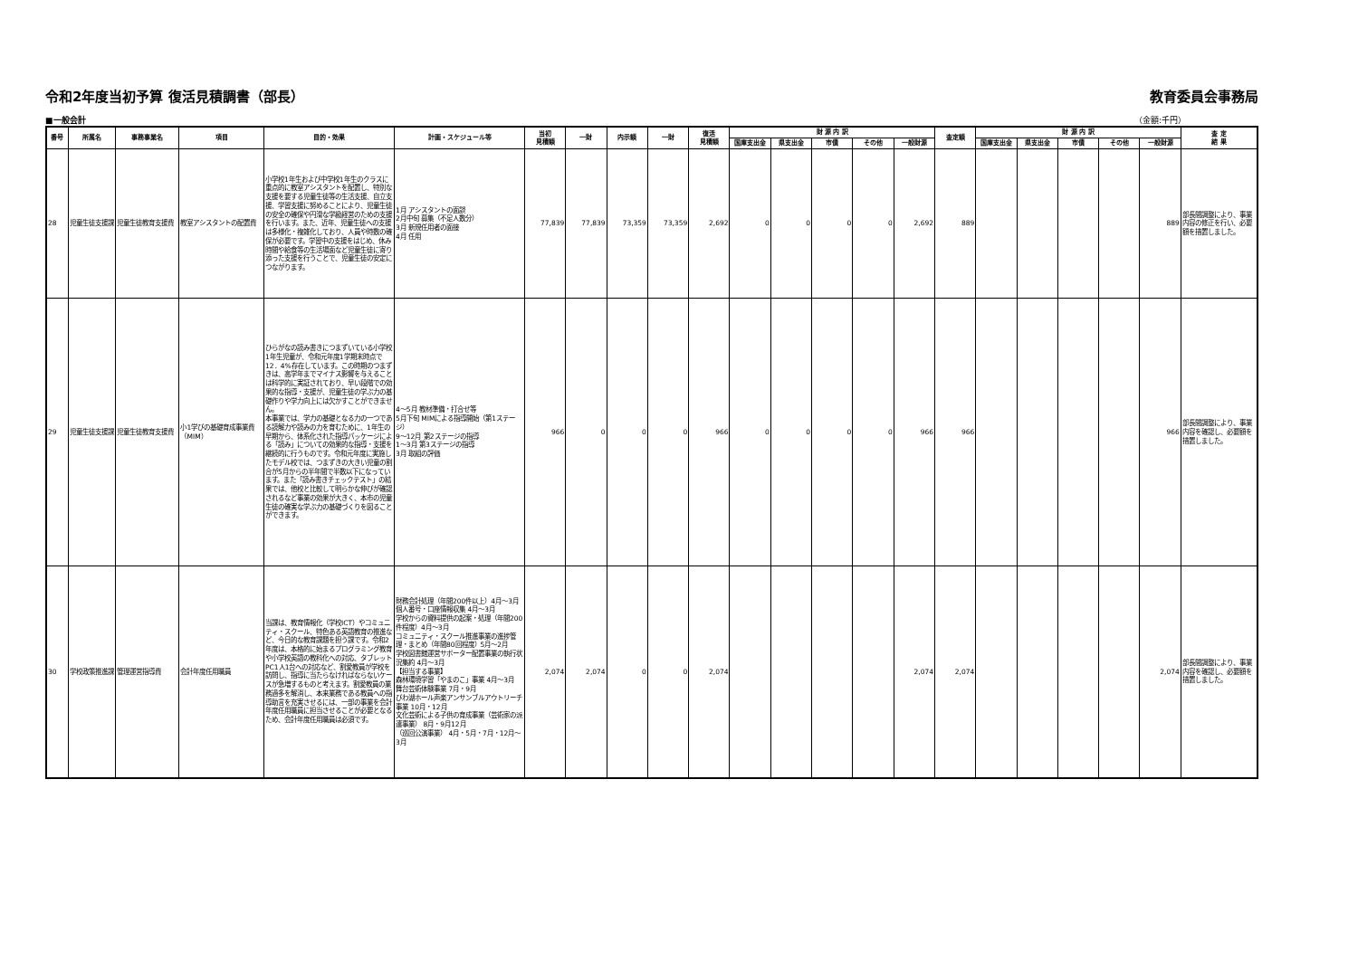令和2年度当初予算 復活見積調書（部長） 教育委員会事務局
■一般会計 （金額:千円）
| 番号 | 所属名 | 事務事業名 | 項目 | 目的・効果 | 計画・スケジュール等 | 当初 見積額 | 一財 | 内示額 | 一財 | 復活 見積額 | 財 源 内 訳 | | | | | 査定額 | 財 源 内 訳 | | | | | 査 定 結 果 |
| --- | --- | --- | --- | --- | --- | --- | --- | --- | --- | --- | --- | --- | --- | --- | --- | --- | --- | --- | --- | --- | --- | --- |
| | | | | | | | | | | | 国庫支出金 | 県支出金 | 市債 | その他 | 一般財源 | | 国庫支出金 | 県支出金 | 市債 | その他 | 一般財源 | |
| 28 | 児童生徒支援課 | 児童生徒教育支援費 | 教室アシスタントの配置費 | 小学校1年生および中学校1年生のクラスに重点的に教室アシスタントを配置し、特別な支援を要する児童生徒等の生活支援、自立支援、学習支援に努めることにより、児童生徒の安全の確保や円滑な学級経営のための支援を行います。また、近年、児童生徒への支援は多様化・複雑化しており、人員や時数の確保が必要です。学習中の支援をはじめ、休み時間や給食等の生活場面など児童生徒に寄り添った支援を行うことで、児童生徒の安定につながります。 | 1月 アシスタントの面談 2月中旬 募集（不足人数分） 3月 新規任用者の面接 4月 任用 | 77,839 | 77,839 | 73,359 | 73,359 | 2,692 | 0 | 0 | 0 | 0 | 2,692 | 889 | | | | | 889 | 部長間調整により、事業内容の修正を行い、必要額を措置しました。 |
| 29 | 児童生徒支援課 | 児童生徒教育支援費 | 小1学びの基礎育成事業費（MIM） | ひらがなの読み書きにつまずいている小学校1年生児童が、令和元年度1学期末時点で12．4%存在しています。この時期のつまずきは、高学年までマイナス影響を与えることは科学的に実証されており、早い段階での効果的な指導・支援が、児童生徒の学ぶ力の基礎作りや学力向上には欠かすことができません。 本事業では、学力の基礎となる力の一つである読解力や読みの力を育むために、1年生の早期から、体系化された指導パッケージによる「読み」についての効果的な指導・支援を継続的に行うものです。令和元年度に実施したモデル校では、つまずきの大きい児童の割合が5月からの半年間で半数以下になっています。また「読み書きチェックテスト」の結果では、他校と比較して明らかな伸びが確認されるなど事業の効果が大きく、本市の児童生徒の確実な学ぶ力の基礎づくりを図ることができます。 | 4～5月 教材準備・打合せ等 5月下旬 MIMによる指導開始（第1ステージ） 9～12月 第2ステージの指導 1～3月 第3ステージの指導 3月 取組の評価 | 966 | 0 | 0 | 0 | 966 | 0 | 0 | 0 | 0 | 966 | 966 | | | | | 966 | 部長間調整により、事業内容を確認し、必要額を措置しました。 |
| 30 | 学校政策推進課 | 管理運営指導費 | 会計年度任用職員 | 当課は、教育情報化（学校ICT）やコミュニティ・スクール、特色ある英語教育の推進など、今日的な教育課題を担う課です。令和2年度は、本格的に始まるプログラミング教育や小学校英語の教科化への対応、タブレットPC1人1台への対応など、割愛教員が学校を訪問し、指導に当たらなければならないケースが急増するものと考えます。割愛教員の業務過多を解消し、本来業務である教員への指導助言を充実させるには、一部の事業を会計年度任用職員に担当させることが必要となるため、会計年度任用職員は必須です。 | 財務会計処理（年間200件以上）4月～3月 個人番号・口座情報収集 4月～3月 学校からの資料提供の起案・処理（年間200件程度）4月～3月 コミュニティ・スクール推進事業の進捗管理・まとめ（年間80回程度）5月～2月 学校図書館運営サポーター配置事業の執行状況集約 4月～3月 【担当する事業】 森林環境学習「やまのこ」事業 4月～3月 舞台芸術体験事業 7月・9月 びわ湖ホール声楽アンサンブルアウトリーチ事業 10月・12月 文化芸術による子供の育成事業（芸術家の派遣事業） 8月・9月12月 （巡回公演事業） 4月・5月・7月・12月～3月 | 2,074 | 2,074 | 0 | 0 | 2,074 | | | | | 2,074 | 2,074 | | | | | 2,074 | 部長間調整により、事業内容を確認し、必要額を措置しました。 |